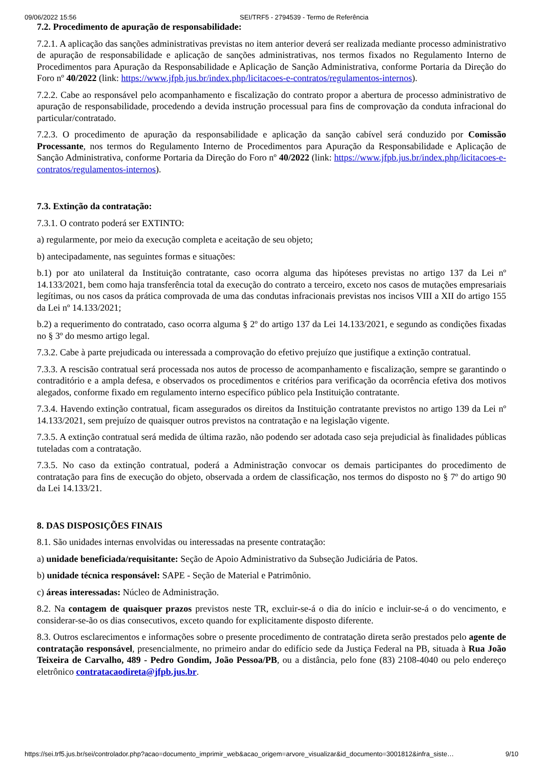09/06/2022 15:56 SEI/TRF5 - 2794539 - Termo de Referência
7.2. Procedimento de apuração de responsabilidade:
7.2.1. A aplicação das sanções administrativas previstas no item anterior deverá ser realizada mediante processo administrativo de apuração de responsabilidade e aplicação de sanções administrativas, nos termos fixados no Regulamento Interno de Procedimentos para Apuração da Responsabilidade e Aplicação de Sanção Administrativa, conforme Portaria da Direção do Foro nº 40/2022 (link: https://www.jfpb.jus.br/index.php/licitacoes-e-contratos/regulamentos-internos).
7.2.2. Cabe ao responsável pelo acompanhamento e fiscalização do contrato propor a abertura de processo administrativo de apuração de responsabilidade, procedendo a devida instrução processual para fins de comprovação da conduta infracional do particular/contratado.
7.2.3. O procedimento de apuração da responsabilidade e aplicação da sanção cabível será conduzido por Comissão Processante, nos termos do Regulamento Interno de Procedimentos para Apuração da Responsabilidade e Aplicação de Sanção Administrativa, conforme Portaria da Direção do Foro nº 40/2022 (link: https://www.jfpb.jus.br/index.php/licitacoes-e-contratos/regulamentos-internos).
7.3. Extinção da contratação:
7.3.1. O contrato poderá ser EXTINTO:
a) regularmente, por meio da execução completa e aceitação de seu objeto;
b) antecipadamente, nas seguintes formas e situações:
b.1) por ato unilateral da Instituição contratante, caso ocorra alguma das hipóteses previstas no artigo 137 da Lei nº 14.133/2021, bem como haja transferência total da execução do contrato a terceiro, exceto nos casos de mutações empresariais legítimas, ou nos casos da prática comprovada de uma das condutas infracionais previstas nos incisos VIII a XII do artigo 155 da Lei nº 14.133/2021;
b.2) a requerimento do contratado, caso ocorra alguma § 2º do artigo 137 da Lei 14.133/2021, e segundo as condições fixadas no § 3º do mesmo artigo legal.
7.3.2. Cabe à parte prejudicada ou interessada a comprovação do efetivo prejuízo que justifique a extinção contratual.
7.3.3. A rescisão contratual será processada nos autos de processo de acompanhamento e fiscalização, sempre se garantindo o contraditório e a ampla defesa, e observados os procedimentos e critérios para verificação da ocorrência efetiva dos motivos alegados, conforme fixado em regulamento interno específico público pela Instituição contratante.
7.3.4. Havendo extinção contratual, ficam assegurados os direitos da Instituição contratante previstos no artigo 139 da Lei nº 14.133/2021, sem prejuízo de quaisquer outros previstos na contratação e na legislação vigente.
7.3.5. A extinção contratual será medida de última razão, não podendo ser adotada caso seja prejudicial às finalidades públicas tuteladas com a contratação.
7.3.5. No caso da extinção contratual, poderá a Administração convocar os demais participantes do procedimento de contratação para fins de execução do objeto, observada a ordem de classificação, nos termos do disposto no § 7º do artigo 90 da Lei 14.133/21.
8. DAS DISPOSIÇÕES FINAIS
8.1. São unidades internas envolvidas ou interessadas na presente contratação:
a) unidade beneficiada/requisitante: Seção de Apoio Administrativo da Subseção Judiciária de Patos.
b) unidade técnica responsável: SAPE - Seção de Material e Patrimônio.
c) áreas interessadas: Núcleo de Administração.
8.2. Na contagem de quaisquer prazos previstos neste TR, excluir-se-á o dia do início e incluir-se-á o do vencimento, e considerar-se-ão os dias consecutivos, exceto quando for explicitamente disposto diferente.
8.3. Outros esclarecimentos e informações sobre o presente procedimento de contratação direta serão prestados pelo agente de contratação responsável, presencialmente, no primeiro andar do edifício sede da Justiça Federal na PB, situada à Rua João Teixeira de Carvalho, 489 - Pedro Gondim, João Pessoa/PB, ou a distância, pelo fone (83) 2108-4040 ou pelo endereço eletrônico contratacaodireta@jfpb.jus.br.
https://sei.trf5.jus.br/sei/controlador.php?acao=documento_imprimir_web&acao_origem=arvore_visualizar&id_documento=3001812&infra_siste… 9/10